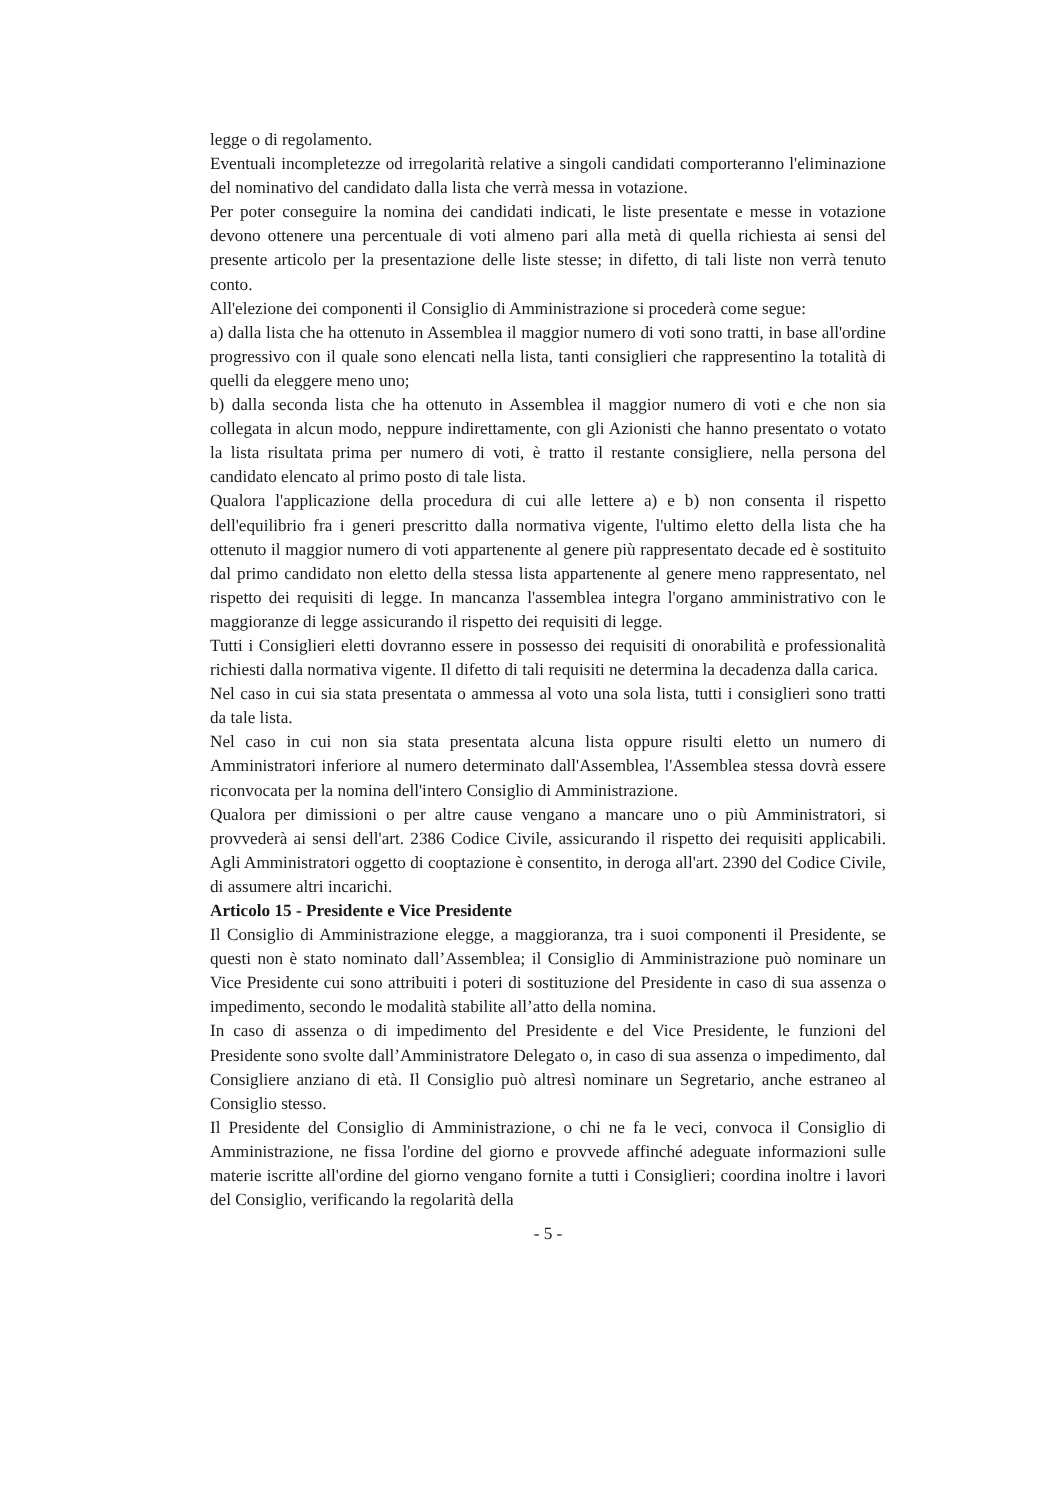legge o di regolamento.
Eventuali incompletezze od irregolarità relative a singoli candidati comporteranno l'eliminazione del nominativo del candidato dalla lista che verrà messa in votazione.
Per poter conseguire la nomina dei candidati indicati, le liste presentate e messe in votazione devono ottenere una percentuale di voti almeno pari alla metà di quella richiesta ai sensi del presente articolo per la presentazione delle liste stesse; in difetto, di tali liste non verrà tenuto conto.
All'elezione dei componenti il Consiglio di Amministrazione si procederà come segue:
a) dalla lista che ha ottenuto in Assemblea il maggior numero di voti sono tratti, in base all'ordine progressivo con il quale sono elencati nella lista, tanti consiglieri che rappresentino la totalità di quelli da eleggere meno uno;
b) dalla seconda lista che ha ottenuto in Assemblea il maggior numero di voti e che non sia collegata in alcun modo, neppure indirettamente, con gli Azionisti che hanno presentato o votato la lista risultata prima per numero di voti, è tratto il restante consigliere, nella persona del candidato elencato al primo posto di tale lista.
Qualora l'applicazione della procedura di cui alle lettere a) e b) non consenta il rispetto dell'equilibrio fra i generi prescritto dalla normativa vigente, l'ultimo eletto della lista che ha ottenuto il maggior numero di voti appartenente al genere più rappresentato decade ed è sostituito dal primo candidato non eletto della stessa lista appartenente al genere meno rappresentato, nel rispetto dei requisiti di legge. In mancanza l'assemblea integra l'organo amministrativo con le maggioranze di legge assicurando il rispetto dei requisiti di legge.
Tutti i Consiglieri eletti dovranno essere in possesso dei requisiti di onorabilità e professionalità richiesti dalla normativa vigente. Il difetto di tali requisiti ne determina la decadenza dalla carica.
Nel caso in cui sia stata presentata o ammessa al voto una sola lista, tutti i consiglieri sono tratti da tale lista.
Nel caso in cui non sia stata presentata alcuna lista oppure risulti eletto un numero di Amministratori inferiore al numero determinato dall'Assemblea, l'Assemblea stessa dovrà essere riconvocata per la nomina dell'intero Consiglio di Amministrazione.
Qualora per dimissioni o per altre cause vengano a mancare uno o più Amministratori, si provvederà ai sensi dell'art. 2386 Codice Civile, assicurando il rispetto dei requisiti applicabili. Agli Amministratori oggetto di cooptazione è consentito, in deroga all'art. 2390 del Codice Civile, di assumere altri incarichi.
Articolo 15 - Presidente e Vice Presidente
Il Consiglio di Amministrazione elegge, a maggioranza, tra i suoi componenti il Presidente, se questi non è stato nominato dall’Assemblea; il Consiglio di Amministrazione può nominare un Vice Presidente cui sono attribuiti i poteri di sostituzione del Presidente in caso di sua assenza o impedimento, secondo le modalità stabilite all’atto della nomina.
In caso di assenza o di impedimento del Presidente e del Vice Presidente, le funzioni del Presidente sono svolte dall’Amministratore Delegato o, in caso di sua assenza o impedimento, dal Consigliere anziano di età. Il Consiglio può altresì nominare un Segretario, anche estraneo al Consiglio stesso.
Il Presidente del Consiglio di Amministrazione, o chi ne fa le veci, convoca il Consiglio di Amministrazione, ne fissa l'ordine del giorno e provvede affinché adeguate informazioni sulle materie iscritte all'ordine del giorno vengano fornite a tutti i Consiglieri; coordina inoltre i lavori del Consiglio, verificando la regolarità della
- 5 -